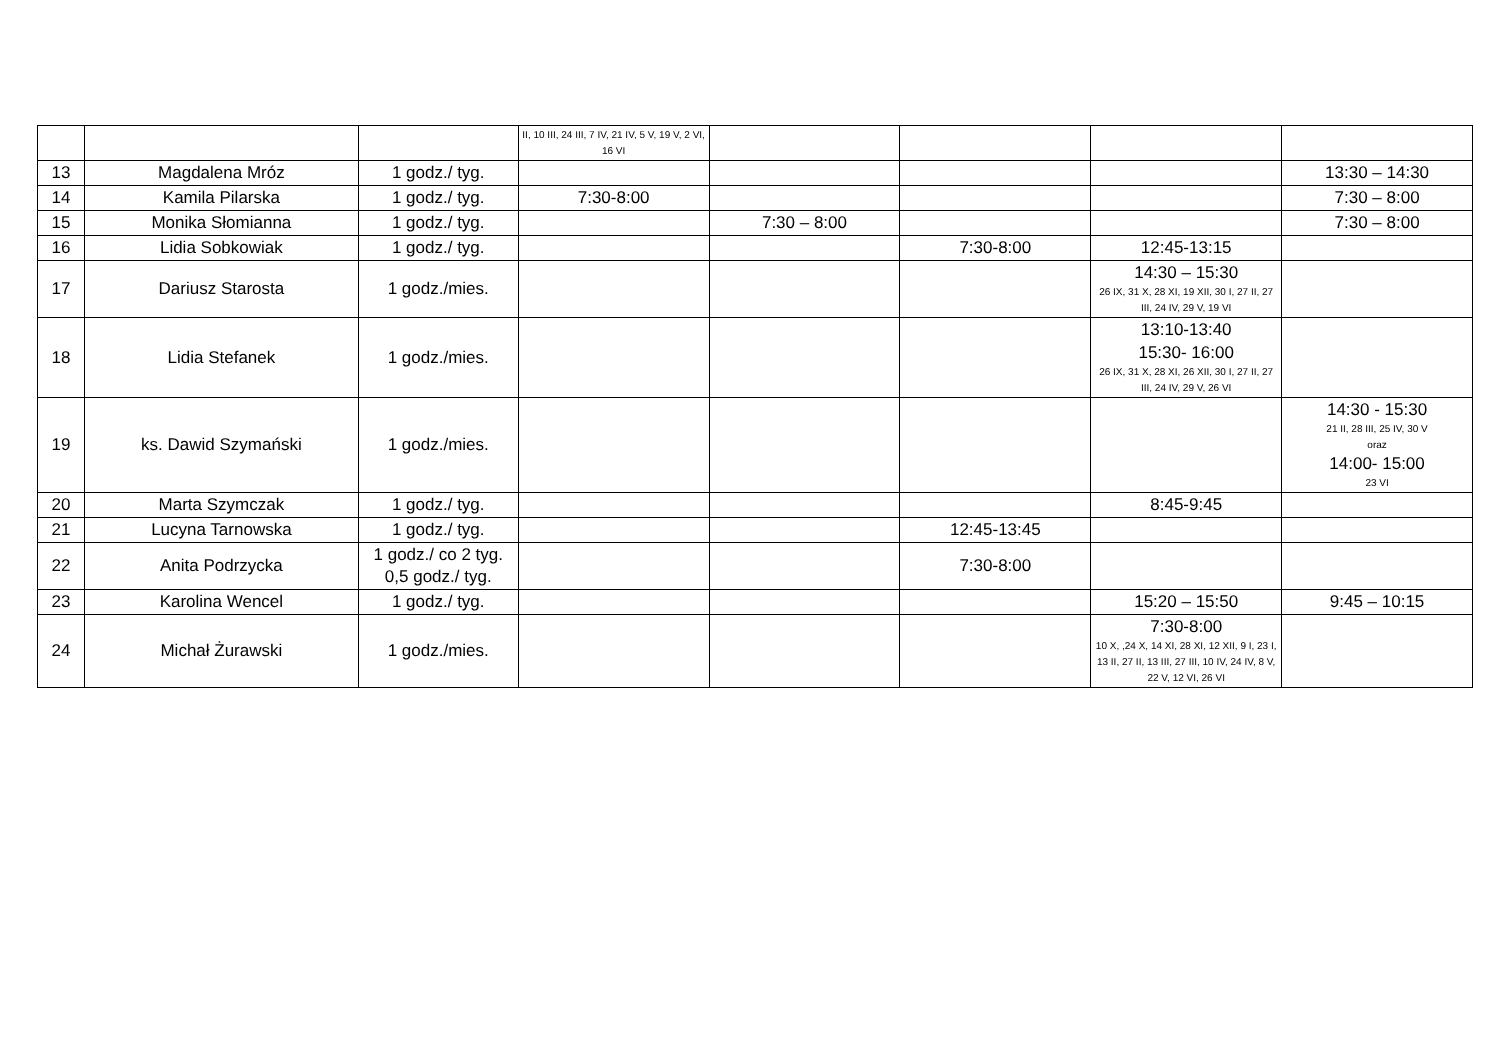| | | | II, 10 III, 24 III, 7 IV, 21 IV, 5 V, 19 V, 2 VI, 16 VI | | | | |
| 13 | Magdalena Mróz | 1 godz./ tyg. | | | | | 13:30 – 14:30 |
| 14 | Kamila Pilarska | 1 godz./ tyg. | 7:30-8:00 | | | | 7:30 – 8:00 |
| 15 | Monika Słomianna | 1 godz./ tyg. | | 7:30 – 8:00 | | | 7:30 – 8:00 |
| 16 | Lidia Sobkowiak | 1 godz./ tyg. | | | 7:30-8:00 | 12:45-13:15 | |
| 17 | Dariusz Starosta | 1 godz./mies. | | | | 14:30 – 15:30 26 IX, 31 X, 28 XI, 19 XII, 30 I, 27 II, 27 III, 24 IV, 29 V, 19 VI | |
| 18 | Lidia Stefanek | 1 godz./mies. | | | | 13:10-13:40 15:30- 16:00 26 IX, 31 X, 28 XI, 26 XII, 30 I, 27 II, 27 III, 24 IV, 29 V, 26 VI | |
| 19 | ks. Dawid Szymański | 1 godz./mies. | | | | | 14:30 - 15:30 21 II, 28 III, 25 IV, 30 V oraz 14:00- 15:00 23 VI |
| 20 | Marta Szymczak | 1 godz./ tyg. | | | | 8:45-9:45 | |
| 21 | Lucyna Tarnowska | 1 godz./ tyg. | | | 12:45-13:45 | | |
| 22 | Anita Podrzycka | 1 godz./ co 2 tyg. 0,5 godz./ tyg. | | | 7:30-8:00 | | |
| 23 | Karolina Wencel | 1 godz./ tyg. | | | | 15:20 – 15:50 | 9:45 – 10:15 |
| 24 | Michał Żurawski | 1 godz./mies. | | | | 7:30-8:00 10 X, ,24 X, 14 XI, 28 XI, 12 XII, 9 I, 23 I, 13 II, 27 II, 13 III, 27 III, 10 IV, 24 IV, 8 V, 22 V, 12 VI, 26 VI | |